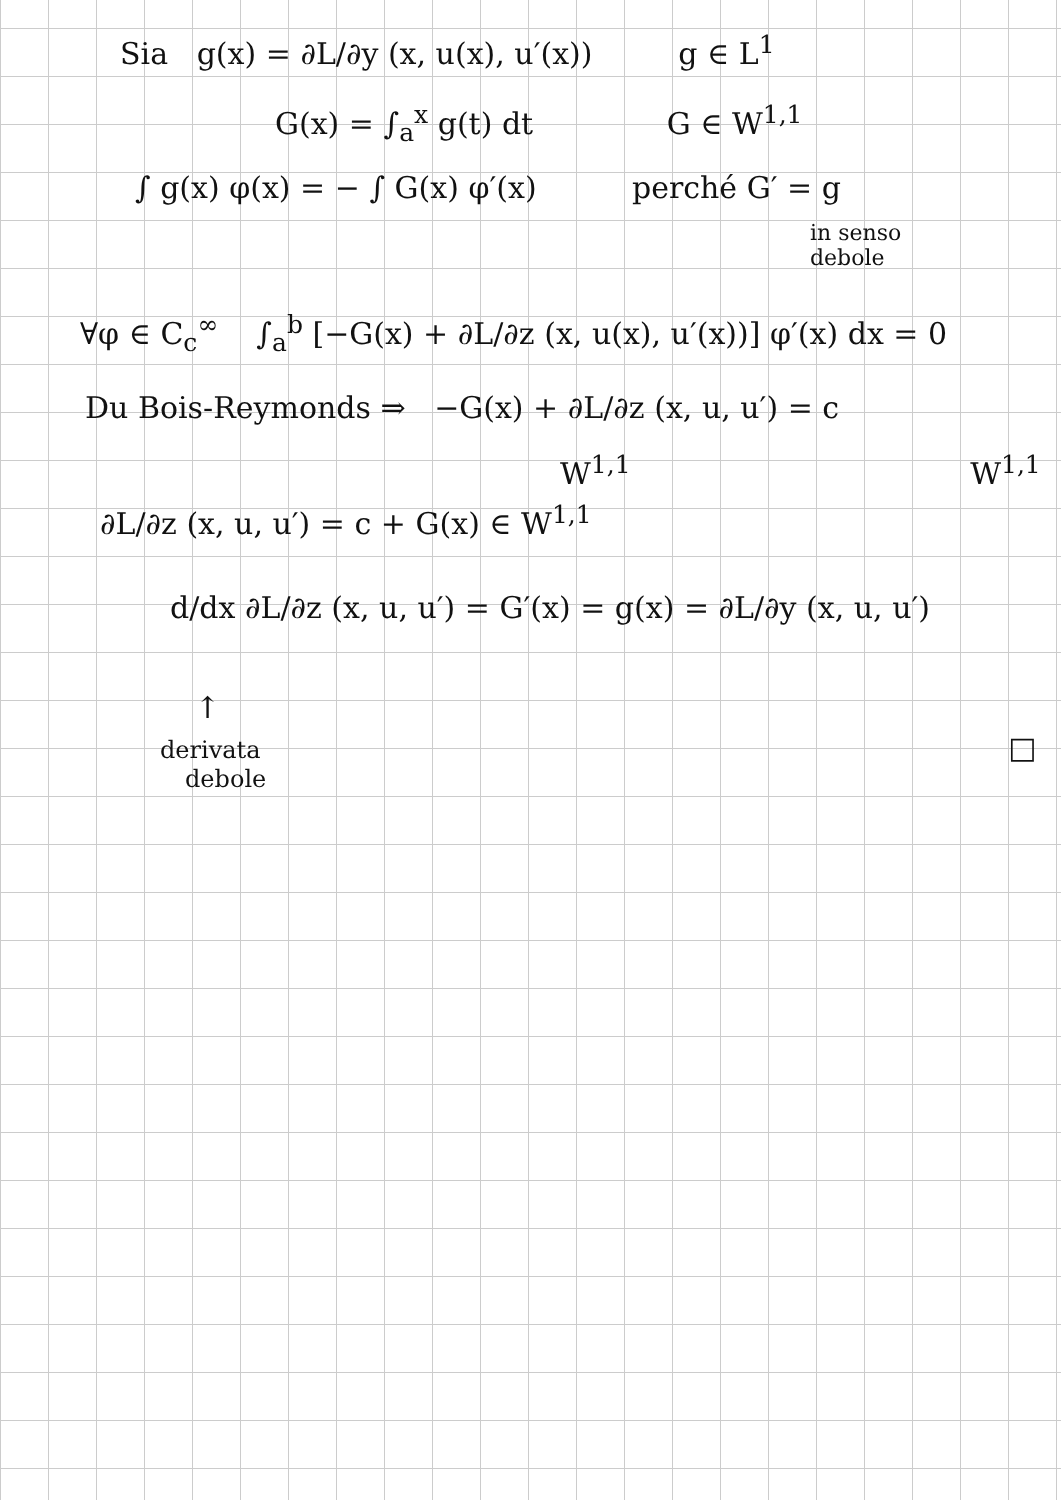Sia g(x) = ∂L/∂y (x, u(x), u′(x)) g ∈ L<sup>1</sup>
G(x) = ∫<sub>a</sub><sup>x</sup> g(t) dt G ∈ W<sup>1,1</sup>
∫ g(x) φ(x) = − ∫ G(x) φ′(x) perché G′ = g
in senso
debole
∀φ ∈ C<sub>c</sub><sup>∞</sup> ∫<sub>a</sub><sup>b</sup> [−G(x) + ∂L/∂z (x, u(x), u′(x))] φ′(x) dx = 0
Du Bois-Reymonds ⇒ −G(x) + ∂L/∂z (x, u, u′) = c
W<sup>1,1</sup> W<sup>1,1</sup>
∂L/∂z (x, u, u′) = c + G(x) ∈ W<sup>1,1</sup>
d/dx ∂L/∂z (x, u, u′) = G′(x) = g(x) = ∂L/∂y (x, u, u′)
↑
derivata □
debole